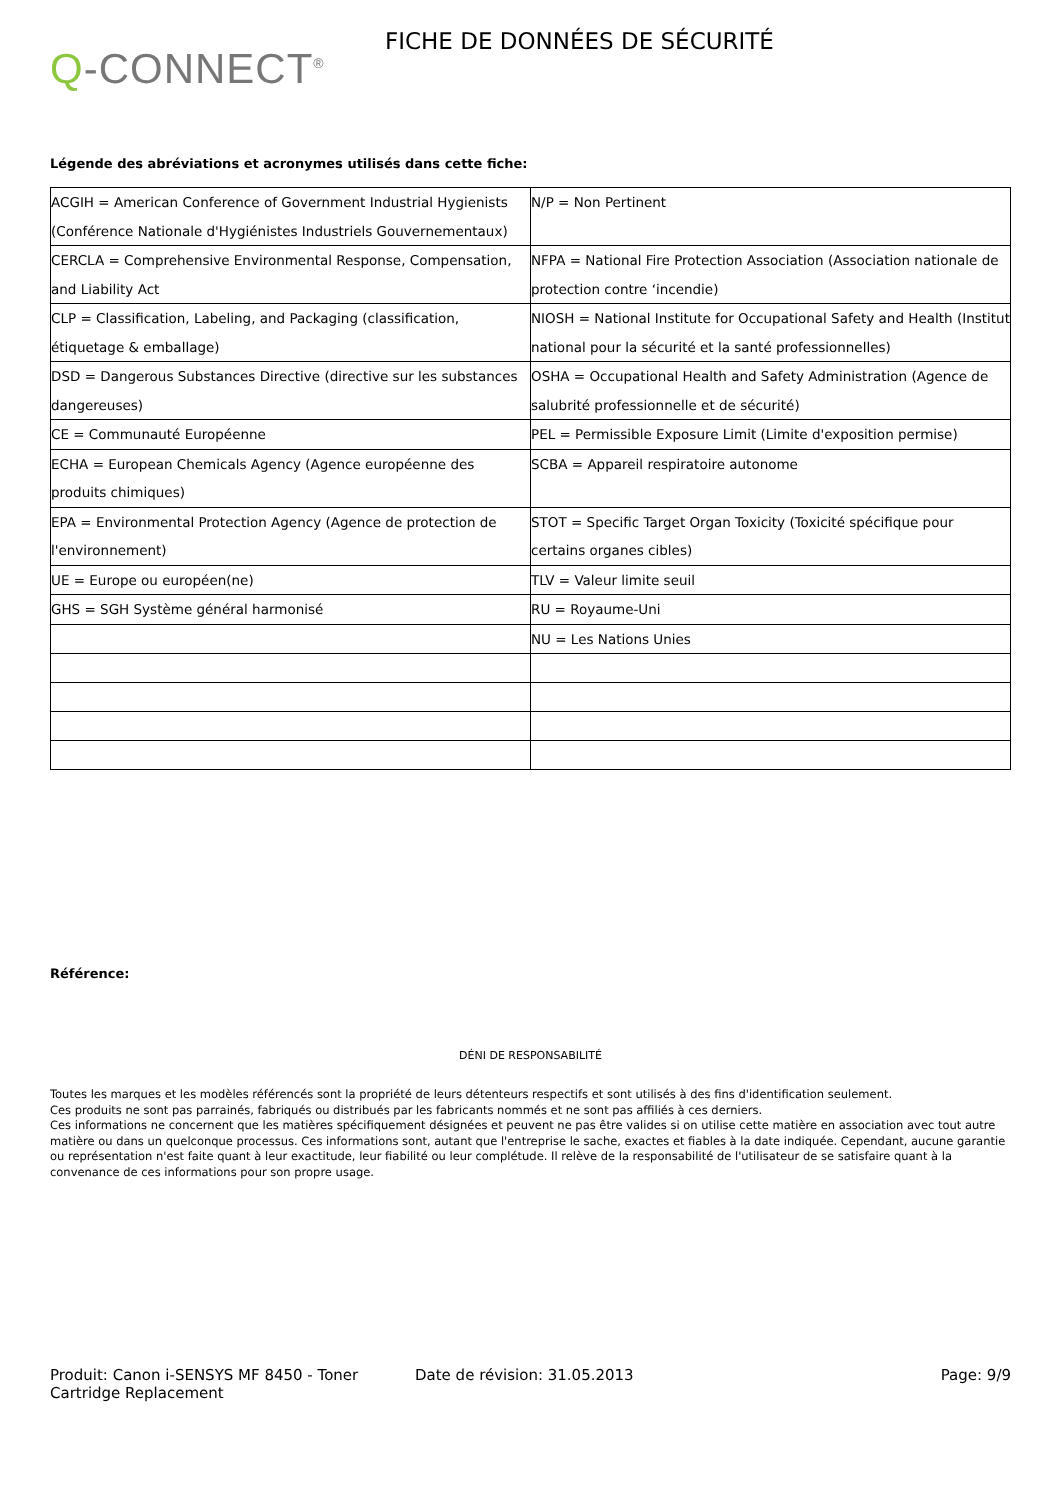Q-CONNECT<sup>®</sup>
FICHE DE DONNÉES DE SÉCURITÉ
Légende des abréviations et acronymes utilisés dans cette fiche:
| ACGIH = American Conference of Government Industrial Hygienists (Conférence Nationale d'Hygiénistes Industriels Gouvernementaux) | N/P = Non Pertinent |
| CERCLA = Comprehensive Environmental Response, Compensation, and Liability Act | NFPA = National Fire Protection Association (Association nationale de protection contre ‘incendie) |
| CLP = Classification, Labeling, and Packaging (classification, étiquetage & emballage) | NIOSH = National Institute for Occupational Safety and Health (Institut national pour la sécurité et la santé professionnelles) |
| DSD = Dangerous Substances Directive (directive sur les substances dangereuses) | OSHA = Occupational Health and Safety Administration (Agence de salubrité professionnelle et de sécurité) |
| CE = Communauté Européenne | PEL = Permissible Exposure Limit (Limite d'exposition permise) |
| ECHA = European Chemicals Agency (Agence européenne des produits chimiques) | SCBA = Appareil respiratoire autonome |
| EPA = Environmental Protection Agency (Agence de protection de l'environnement) | STOT = Specific Target Organ Toxicity (Toxicité spécifique pour certains organes cibles) |
| UE = Europe ou européen(ne) | TLV = Valeur limite seuil |
| GHS = SGH Système général harmonisé | RU = Royaume-Uni |
| | NU = Les Nations Unies |
Référence:
DÉNI DE RESPONSABILITÉ
Toutes les marques et les modèles référencés sont la propriété de leurs détenteurs respectifs et sont utilisés à des fins d'identification seulement.
Ces produits ne sont pas parrainés, fabriqués ou distribués par les fabricants nommés et ne sont pas affiliés à ces derniers.
Ces informations ne concernent que les matières spécifiquement désignées et peuvent ne pas être valides si on utilise cette matière en association avec tout autre matière ou dans un quelconque processus. Ces informations sont, autant que l'entreprise le sache, exactes et fiables à la date indiquée. Cependant, aucune garantie ou représentation n'est faite quant à leur exactitude, leur fiabilité ou leur complétude. Il relève de la responsabilité de l'utilisateur de se satisfaire quant à la convenance de ces informations pour son propre usage.
Produit: Canon i-SENSYS MF 8450 - Toner Cartridge Replacement
Date de révision: 31.05.2013 Page: 9/9